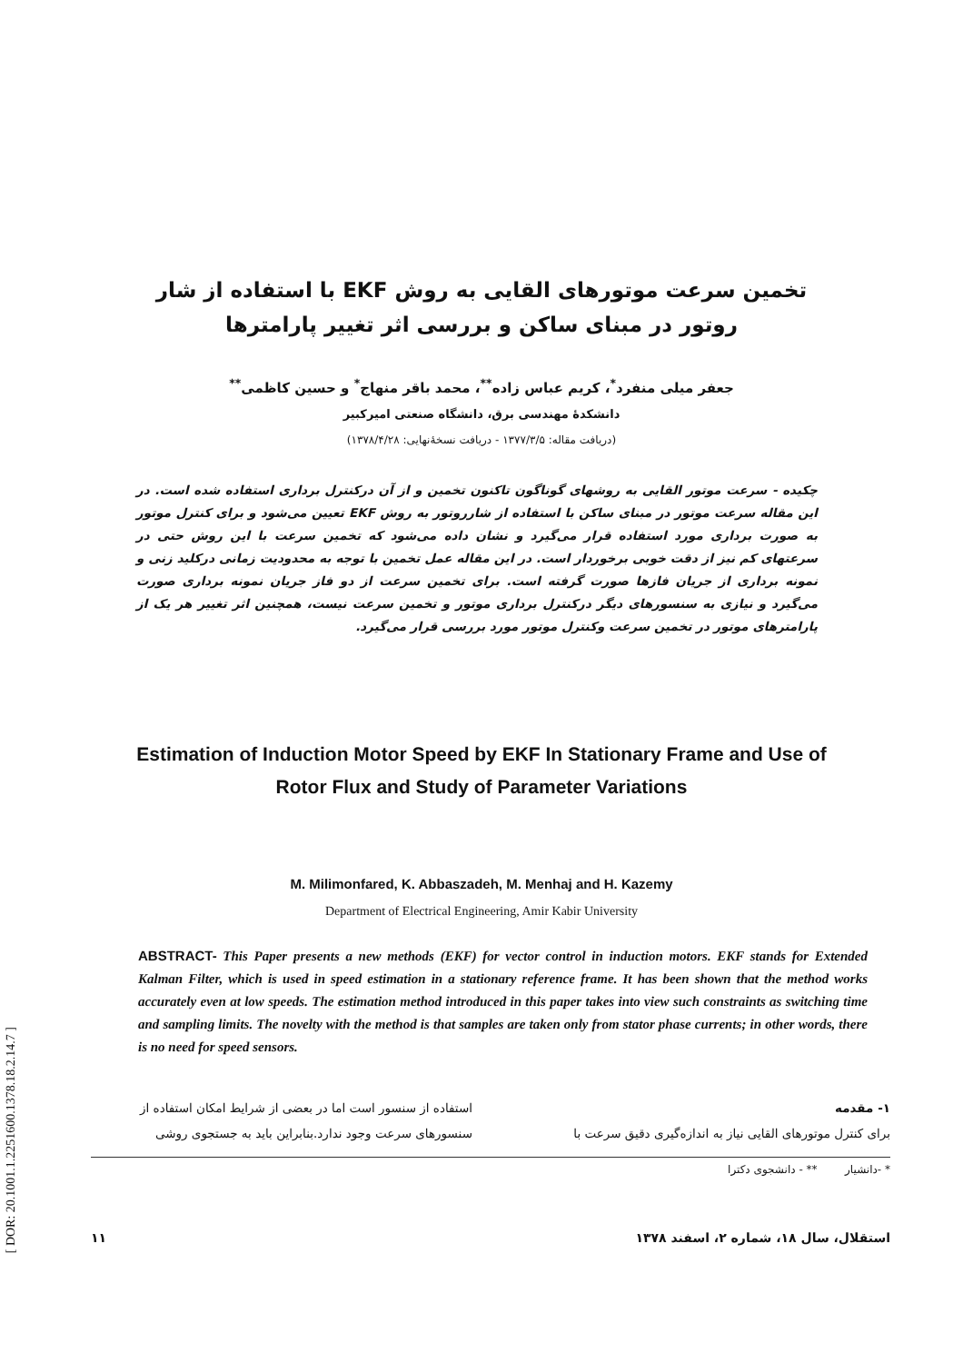[ DOR: 20.1001.1.2251600.1378.18.2.14.7 ]
تخمین سرعت موتورهای القایی به روش EKF با استفاده از شار روتور در مبنای ساکن و بررسی اثر تغییر پارامترها
جعفر میلی منفرد<sup>*</sup>، کریم عباس زاده<sup>**</sup>، محمد باقر منهاج<sup>*</sup> و حسین کاظمی<sup>**</sup>
دانشکدهٔ مهندسی برق، دانشگاه صنعتی امیرکبیر
(دریافت مقاله: ۱۳۷۷/۳/۵ - دریافت نسخهٔ‌نهایی: ۱۳۷۸/۴/۲۸)
چکیده - سرعت موتور القایی به روشهای گوناگون تاکنون تخمین و از آن درکنترل برداری استفاده شده است. در این مقاله سرعت موتور در مبنای ساکن با استفاده از شارروتور به روش EKF تعیین می‌شود و برای کنترل موتور به صورت برداری مورد استفاده قرار می‌گیرد و نشان داده می‌شود که تخمین سرعت با این روش حتی در سرعتهای کم نیز از دقت خوبی برخوردار است. در این مقاله عمل تخمین با توجه به محدودیت زمانی درکلید زنی و نمونه برداری از جریان فازها صورت گرفته است. برای تخمین سرعت از دو فاز جریان نمونه برداری صورت می‌گیرد و نیازی به سنسورهای دیگر درکنترل برداری موتور و تخمین سرعت نیست، همچنین اثر تغییر هر یک از پارامترهای موتور در تخمین سرعت وکنترل موتور مورد بررسی قرار می‌گیرد.
Estimation of Induction Motor Speed by EKF In Stationary Frame and Use of Rotor Flux and Study of Parameter Variations
M. Milimonfared, K. Abbaszadeh, M. Menhaj and H. Kazemy
Department of Electrical Engineering, Amir Kabir University
ABSTRACT- This Paper presents a new methods (EKF) for vector control in induction motors. EKF stands for Extended Kalman Filter, which is used in speed estimation in a stationary reference frame. It has been shown that the method works accurately even at low speeds. The estimation method introduced in this paper takes into view such constraints as switching time and sampling limits. The novelty with the method is that samples are taken only from stator phase currents; in other words, there is no need for speed sensors.
۱- مقدمه
برای کنترل موتورهای القایی نیاز به اندازه‌گیری دقیق سرعت با
استفاده از سنسور است اما در بعضی از شرایط امکان استفاده از سنسورهای سرعت وجود ندارد.بنابراین باید به جستجوی روشی
* -دانشیار ** - دانشجوی دکترا
استقلال، سال ۱۸، شماره ۲، اسفند ۱۳۷۸ ۱۱